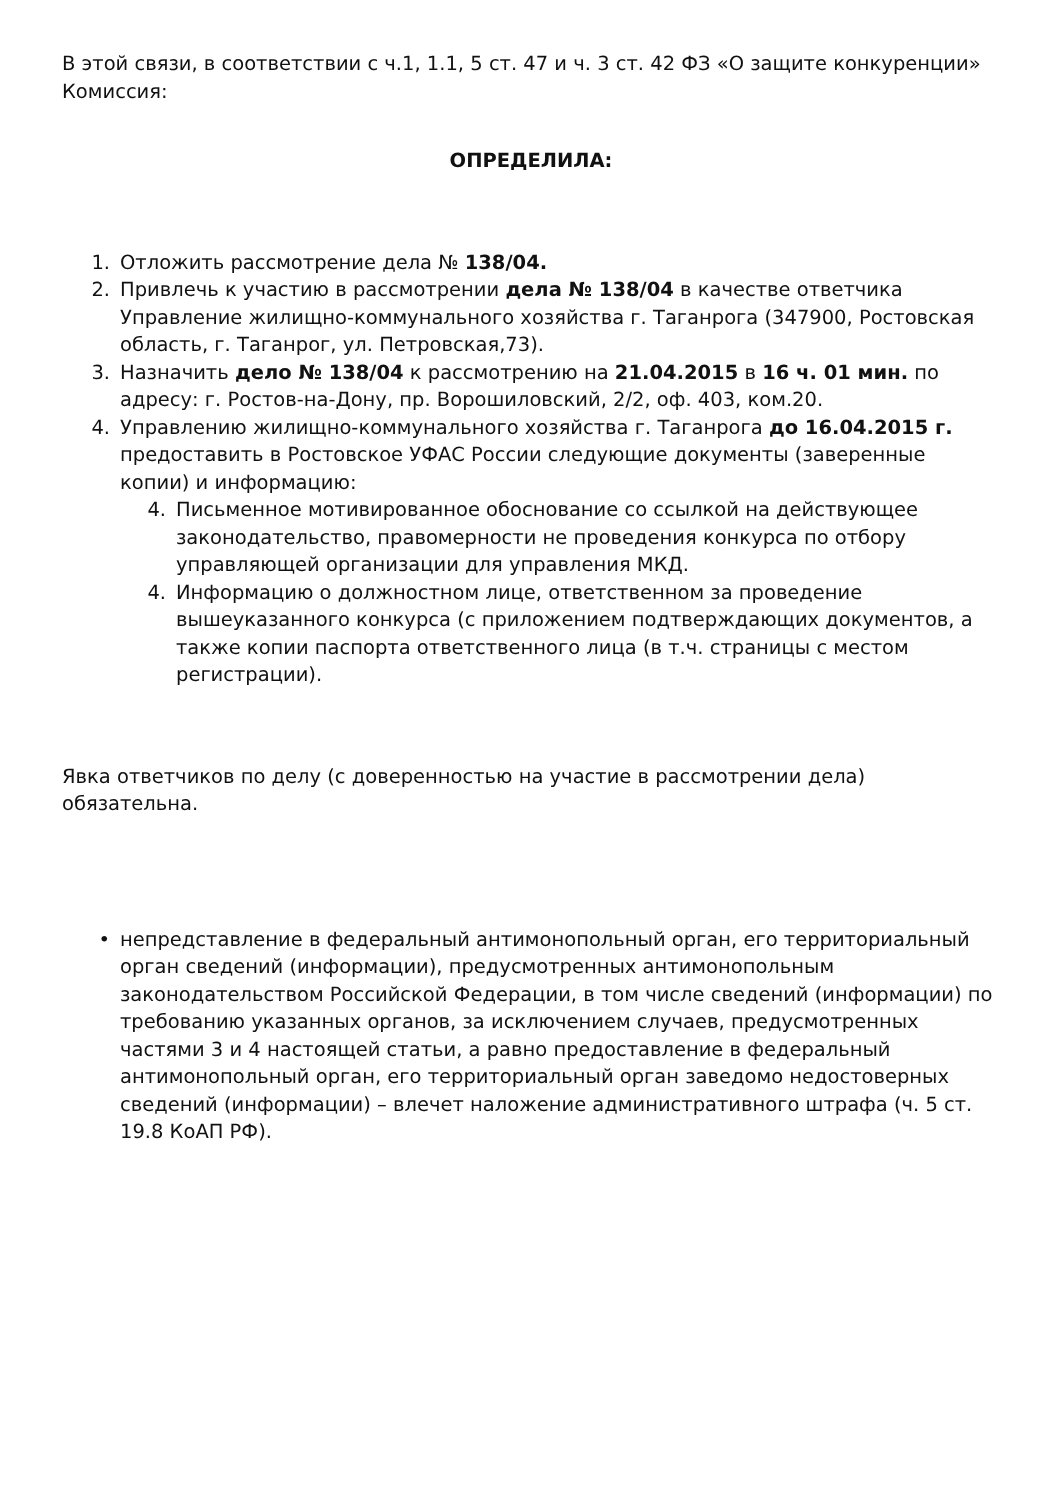В этой связи, в соответствии с ч.1, 1.1, 5 ст. 47 и ч. 3 ст. 42 ФЗ «О защите конкуренции» Комиссия:
ОПРЕДЕЛИЛА:
1. Отложить рассмотрение дела № 138/04.
2. Привлечь к участию в рассмотрении дела № 138/04 в качестве ответчика Управление жилищно-коммунального хозяйства г. Таганрога (347900, Ростовская область, г. Таганрог, ул. Петровская,73).
3. Назначить дело № 138/04 к рассмотрению на 21.04.2015 в 16 ч. 01 мин. по адресу: г. Ростов-на-Дону, пр. Ворошиловский, 2/2, оф. 403, ком.20.
4. Управлению жилищно-коммунального хозяйства г. Таганрога до 16.04.2015 г. предоставить в Ростовское УФАС России следующие документы (заверенные копии) и информацию:
4. Письменное мотивированное обоснование со ссылкой на действующее законодательство, правомерности не проведения конкурса по отбору управляющей организации для управления МКД.
4. Информацию о должностном лице, ответственном за проведение вышеуказанного конкурса (с приложением подтверждающих документов, а также копии паспорта ответственного лица (в т.ч. страницы с местом регистрации).
Явка ответчиков по делу (с доверенностью на участие в рассмотрении дела) обязательна.
• непредставление в федеральный антимонопольный орган, его территориальный орган сведений (информации), предусмотренных антимонопольным законодательством Российской Федерации, в том числе сведений (информации) по требованию указанных органов, за исключением случаев, предусмотренных частями 3 и 4 настоящей статьи, а равно предоставление в федеральный антимонопольный орган, его территориальный орган заведомо недостоверных сведений (информации) – влечет наложение административного штрафа (ч. 5 ст. 19.8 КоАП РФ).